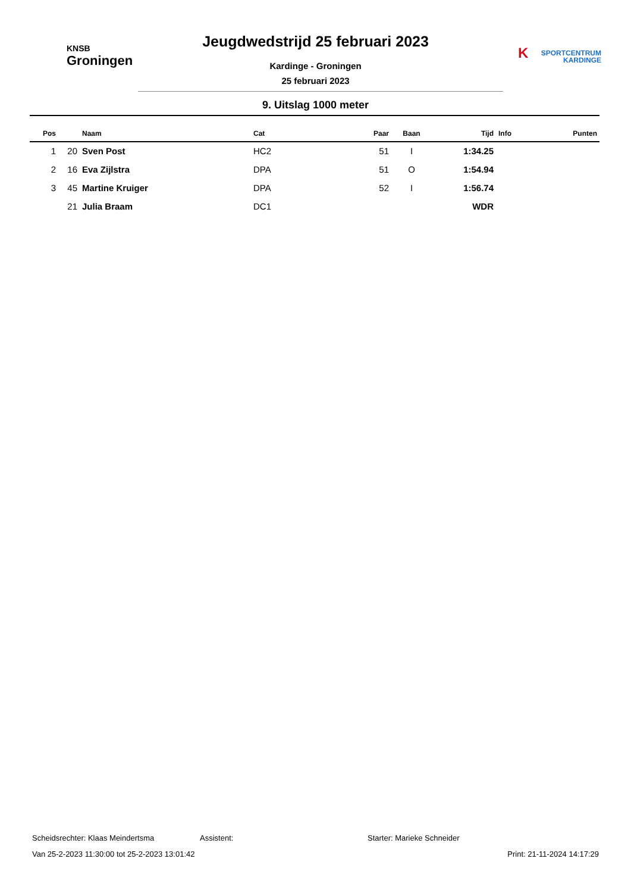KNSB
Groningen
Jeugdwedstrijd 25 februari 2023
Kardinge - Groningen
25 februari 2023
KSPORTCENTRUM
KARDINGE
9. Uitslag 1000 meter
| Pos | | Naam | Cat | Paar | Baan | Tijd | Info | Punten |
| --- | --- | --- | --- | --- | --- | --- | --- | --- |
| 1 | 20 | Sven Post | HC2 | 51 | I | 1:34.25 | | |
| 2 | 16 | Eva Zijlstra | DPA | 51 | O | 1:54.94 | | |
| 3 | 45 | Martine Kruiger | DPA | 52 | I | 1:56.74 | | |
| | 21 | Julia Braam | DC1 | | | WDR | | |
Scheidsrechter: Klaas Meindertsma Assistent: Starter: Marieke Schneider
Van 25-2-2023 11:30:00 tot 25-2-2023 13:01:42 Print: 21-11-2024 14:17:29